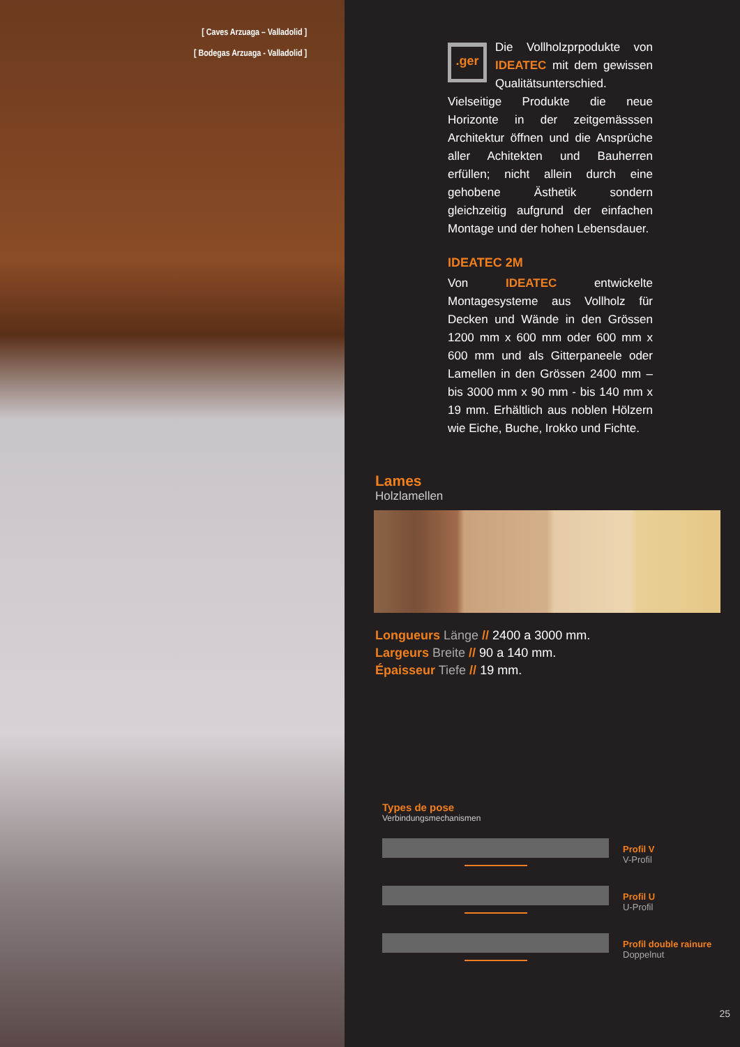[ Caves Arzuaga – Valladolid ]
[ Bodegas Arzuaga - Valladolid ]
.ger
Die Vollholzprpodukte von IDEATEC mit dem gewissen Qualitätsunterschied. Vielseitige Produkte die neue Horizonte in der zeitgemässsen Architektur öffnen und die Ansprüche aller Achitekten und Bauherren erfüllen; nicht allein durch eine gehobene Ästhetik sondern gleichzeitig aufgrund der einfachen Montage und der hohen Lebensdauer.
IDEATEC 2M
Von IDEATEC entwickelte Montagesysteme aus Vollholz für Decken und Wände in den Grössen 1200 mm x 600 mm oder 600 mm x 600 mm und als Gitterpaneele oder Lamellen in den Grössen 2400 mm – bis 3000 mm x 90 mm - bis 140 mm x 19 mm. Erhältlich aus noblen Hölzern wie Eiche, Buche, Irokko und Fichte.
Lames
Holzlamellen
Longueurs Länge // 2400 a 3000 mm.
Largeurs Breite // 90 a 140 mm.
Épaisseur Tiefe // 19 mm.
Types de pose
Verbindungsmechanismen
Profil V
V-Profil
Profil U
U-Profil
Profil double rainure
Doppelnut
25